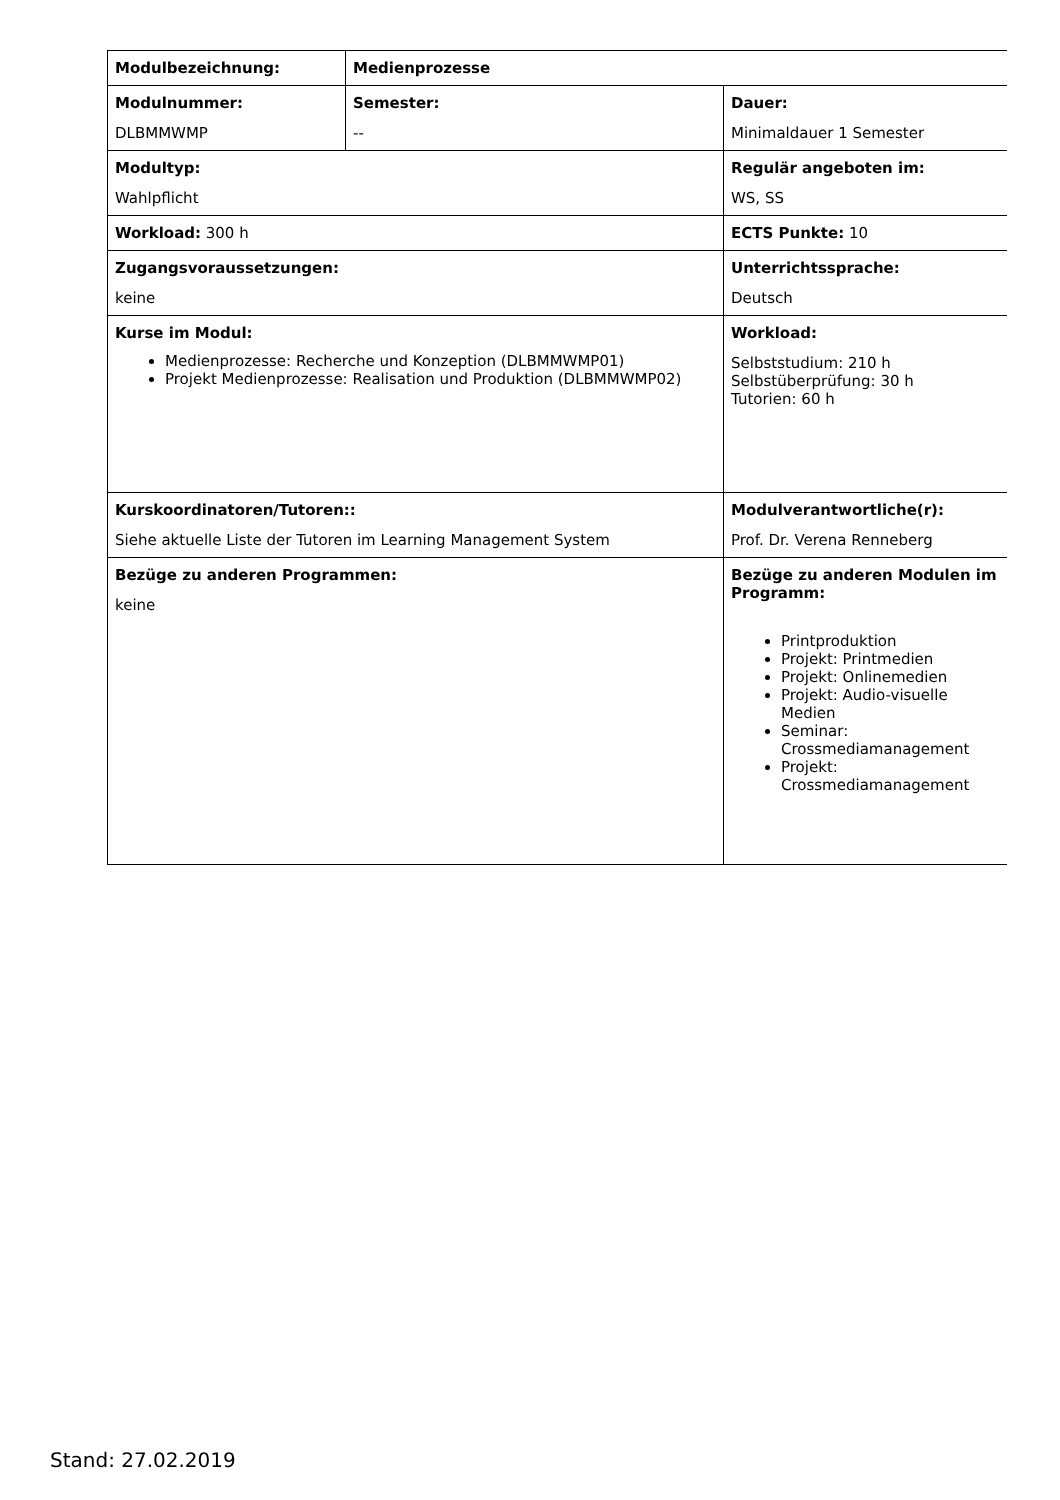| Modulbezeichnung: | Medienprozesse | |
| Modulnummer: DLBMMWMP | Semester: -- | Dauer: Minimaldauer 1 Semester |
| Modultyp: Wahlpflicht | | Regulär angeboten im: WS, SS |
| Workload: 300 h | | ECTS Punkte: 10 |
| Zugangsvoraussetzungen: keine | | Unterrichtssprache: Deutsch |
| Kurse im Modul: Medienprozesse: Recherche und Konzeption (DLBMMWMP01) Projekt Medienprozesse: Realisation und Produktion (DLBMMWMP02) | | Workload: Selbststudium: 210 h Selbstüberprüfung: 30 h Tutorien: 60 h |
| Kurskoordinatoren/Tutoren:: Siehe aktuelle Liste der Tutoren im Learning Management System | | Modulverantwortliche(r): Prof. Dr. Verena Renneberg |
| Bezüge zu anderen Programmen: keine | | Bezüge zu anderen Modulen im Programm: Printproduktion Projekt: Printmedien Projekt: Onlinemedien Projekt: Audio-visuelle Medien Seminar: Crossmediamanagement Projekt: Crossmediamanagement |
Stand: 27.02.2019